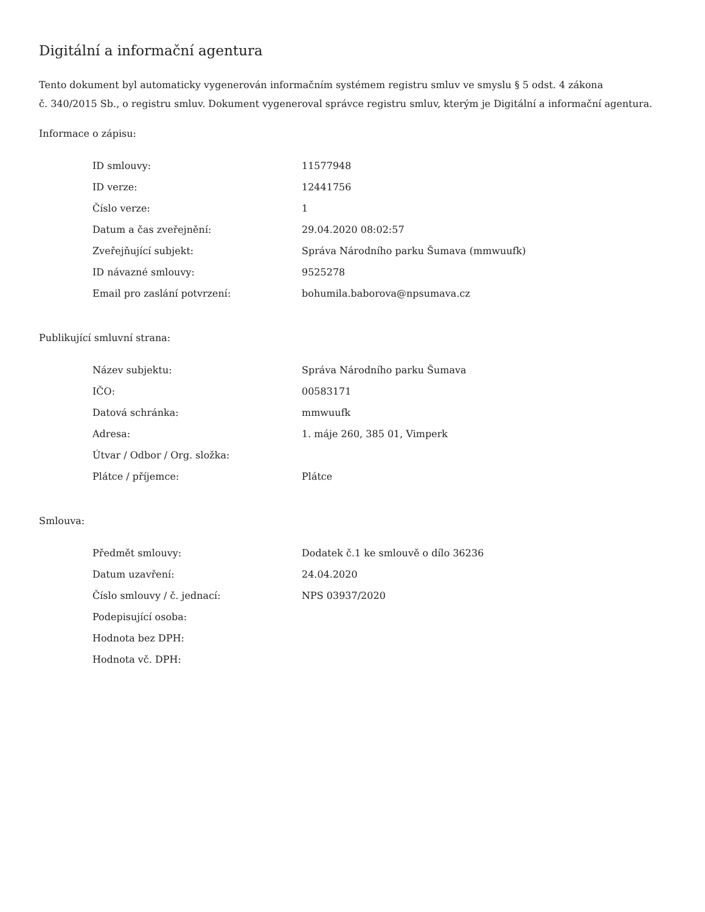Digitální a informační agentura
Tento dokument byl automaticky vygenerován informačním systémem registru smluv ve smyslu § 5 odst. 4 zákona
č. 340/2015 Sb., o registru smluv. Dokument vygeneroval správce registru smluv, kterým je Digitální a informační agentura.
Informace o zápisu:
| ID smlouvy: | 11577948 |
| ID verze: | 12441756 |
| Číslo verze: | 1 |
| Datum a čas zveřejnění: | 29.04.2020 08:02:57 |
| Zveřejňující subjekt: | Správa Národního parku Šumava (mmwuufk) |
| ID návazné smlouvy: | 9525278 |
| Email pro zaslání potvrzení: | bohumila.baborova@npsumava.cz |
Publikující smluvní strana:
| Název subjektu: | Správa Národního parku Šumava |
| IČO: | 00583171 |
| Datová schránka: | mmwuufk |
| Adresa: | 1. máje 260, 385 01, Vimperk |
| Útvar / Odbor / Org. složka: | |
| Plátce / příjemce: | Plátce |
Smlouva:
| Předmět smlouvy: | Dodatek č.1 ke smlouvě o dílo 36236 |
| Datum uzavření: | 24.04.2020 |
| Číslo smlouvy / č. jednací: | NPS 03937/2020 |
| Podepisující osoba: | |
| Hodnota bez DPH: | |
| Hodnota vč. DPH: | |